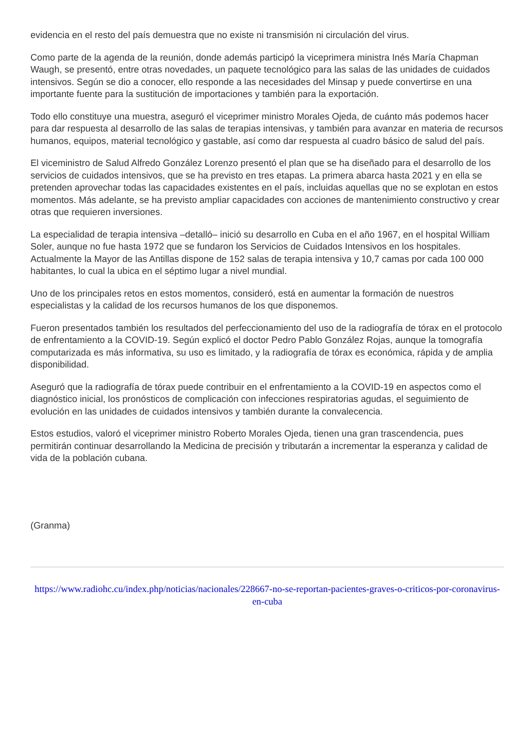evidencia en el resto del país demuestra que no existe ni transmisión ni circulación del virus.
Como parte de la agenda de la reunión, donde además participó la viceprimera ministra Inés María Chapman Waugh, se presentó, entre otras novedades, un paquete tecnológico para las salas de las unidades de cuidados intensivos. Según se dio a conocer, ello responde a las necesidades del Minsap y puede convertirse en una importante fuente para la sustitución de importaciones y también para la exportación.
Todo ello constituye una muestra, aseguró el viceprimer ministro Morales Ojeda, de cuánto más podemos hacer para dar respuesta al desarrollo de las salas de terapias intensivas, y también para avanzar en materia de recursos humanos, equipos, material tecnológico y gastable, así como dar respuesta al cuadro básico de salud del país.
El viceministro de Salud Alfredo González Lorenzo presentó el plan que se ha diseñado para el desarrollo de los servicios de cuidados intensivos, que se ha previsto en tres etapas. La primera abarca hasta 2021 y en ella se pretenden aprovechar todas las capacidades existentes en el país, incluidas aquellas que no se explotan en estos momentos. Más adelante, se ha previsto ampliar capacidades con acciones de mantenimiento constructivo y crear otras que requieren inversiones.
La especialidad de terapia intensiva –detalló– inició su desarrollo en Cuba en el año 1967, en el hospital William Soler, aunque no fue hasta 1972 que se fundaron los Servicios de Cuidados Intensivos en los hospitales. Actualmente la Mayor de las Antillas dispone de 152 salas de terapia intensiva y 10,7 camas por cada 100 000 habitantes, lo cual la ubica en el séptimo lugar a nivel mundial.
Uno de los principales retos en estos momentos, consideró, está en aumentar la formación de nuestros especialistas y la calidad de los recursos humanos de los que disponemos.
Fueron presentados también los resultados del perfeccionamiento del uso de la radiografía de tórax en el protocolo de enfrentamiento a la COVID-19. Según explicó el doctor Pedro Pablo González Rojas, aunque la tomografía computarizada es más informativa, su uso es limitado, y la radiografía de tórax es económica, rápida y de amplia disponibilidad.
Aseguró que la radiografía de tórax puede contribuir en el enfrentamiento a la COVID-19 en aspectos como el diagnóstico inicial, los pronósticos de complicación con infecciones respiratorias agudas, el seguimiento de evolución en las unidades de cuidados intensivos y también durante la convalecencia.
Estos estudios, valoró el viceprimer ministro Roberto Morales Ojeda, tienen una gran trascendencia, pues permitirán continuar desarrollando la Medicina de precisión y tributarán a incrementar la esperanza y calidad de vida de la población cubana.
(Granma)
https://www.radiohc.cu/index.php/noticias/nacionales/228667-no-se-reportan-pacientes-graves-o-criticos-por-coronavirus-en-cuba